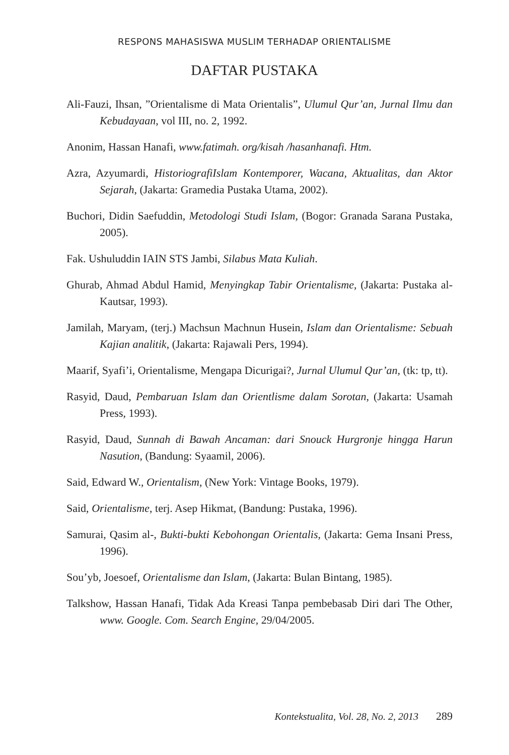RESPONS MAHASISWA MUSLIM TERHADAP ORIENTALISME
DAFTAR PUSTAKA
Ali-Fauzi, Ihsan, ”Orientalisme di Mata Orientalis”, Ulumul Qur’an, Jurnal Ilmu dan Kebudayaan, vol III, no. 2, 1992.
Anonim, Hassan Hanafi, www.fatimah. org/kisah /hasanhanafi. Htm.
Azra, Azyumardi, HistoriografiIslam Kontemporer, Wacana, Aktualitas, dan Aktor Sejarah, (Jakarta: Gramedia Pustaka Utama, 2002).
Buchori, Didin Saefuddin, Metodologi Studi Islam, (Bogor: Granada Sarana Pustaka, 2005).
Fak. Ushuluddin IAIN STS Jambi, Silabus Mata Kuliah.
Ghurab, Ahmad Abdul Hamid, Menyingkap Tabir Orientalisme, (Jakarta: Pustaka al-Kautsar, 1993).
Jamilah, Maryam, (terj.) Machsun Machnun Husein, Islam dan Orientalisme: Sebuah Kajian analitik, (Jakarta: Rajawali Pers, 1994).
Maarif, Syafi’i, Orientalisme, Mengapa Dicurigai?, Jurnal Ulumul Qur’an, (tk: tp, tt).
Rasyid, Daud, Pembaruan Islam dan Orientlisme dalam Sorotan, (Jakarta: Usamah Press, 1993).
Rasyid, Daud, Sunnah di Bawah Ancaman: dari Snouck Hurgronje hingga Harun Nasution, (Bandung: Syaamil, 2006).
Said, Edward W., Orientalism, (New York: Vintage Books, 1979).
Said, Orientalisme, terj. Asep Hikmat, (Bandung: Pustaka, 1996).
Samurai, Qasim al-, Bukti-bukti Kebohongan Orientalis, (Jakarta: Gema Insani Press, 1996).
Sou’yb, Joesoef, Orientalisme dan Islam, (Jakarta: Bulan Bintang, 1985).
Talkshow, Hassan Hanafi, Tidak Ada Kreasi Tanpa pembebasab Diri dari The Other, www. Google. Com. Search Engine, 29/04/2005.
Kontekstualita, Vol. 28, No. 2, 2013 289